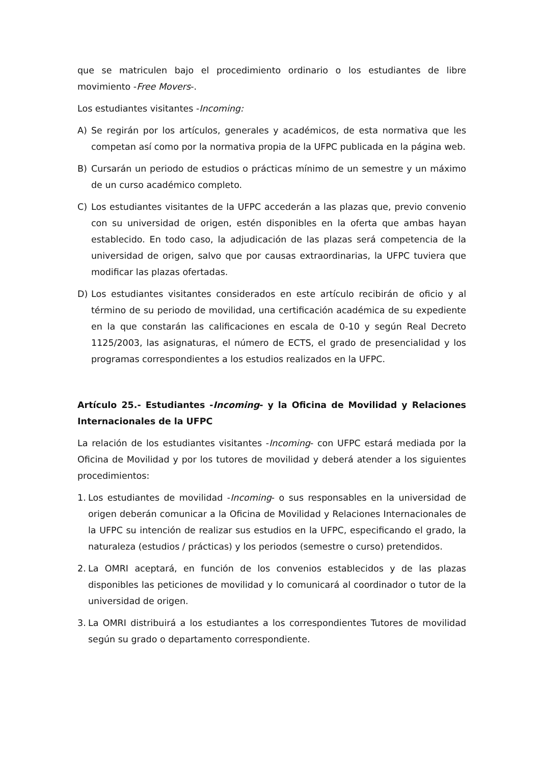que se matriculen bajo el procedimiento ordinario o los estudiantes de libre movimiento -Free Movers-.
Los estudiantes visitantes -Incoming:
A) Se regirán por los artículos, generales y académicos, de esta normativa que les competan así como por la normativa propia de la UFPC publicada en la página web.
B) Cursarán un periodo de estudios o prácticas mínimo de un semestre y un máximo de un curso académico completo.
C) Los estudiantes visitantes de la UFPC accederán a las plazas que, previo convenio con su universidad de origen, estén disponibles en la oferta que ambas hayan establecido. En todo caso, la adjudicación de las plazas será competencia de la universidad de origen, salvo que por causas extraordinarias, la UFPC tuviera que modificar las plazas ofertadas.
D) Los estudiantes visitantes considerados en este artículo recibirán de oficio y al término de su periodo de movilidad, una certificación académica de su expediente en la que constarán las calificaciones en escala de 0-10 y según Real Decreto 1125/2003, las asignaturas, el número de ECTS, el grado de presencialidad y los programas correspondientes a los estudios realizados en la UFPC.
Artículo 25.- Estudiantes -Incoming- y la Oficina de Movilidad y Relaciones Internacionales de la UFPC
La relación de los estudiantes visitantes -Incoming- con UFPC estará mediada por la Oficina de Movilidad y por los tutores de movilidad y deberá atender a los siguientes procedimientos:
1. Los estudiantes de movilidad -Incoming- o sus responsables en la universidad de origen deberán comunicar a la Oficina de Movilidad y Relaciones Internacionales de la UFPC su intención de realizar sus estudios en la UFPC, especificando el grado, la naturaleza (estudios / prácticas) y los periodos (semestre o curso) pretendidos.
2. La OMRI aceptará, en función de los convenios establecidos y de las plazas disponibles las peticiones de movilidad y lo comunicará al coordinador o tutor de la universidad de origen.
3. La OMRI distribuirá a los estudiantes a los correspondientes Tutores de movilidad según su grado o departamento correspondiente.